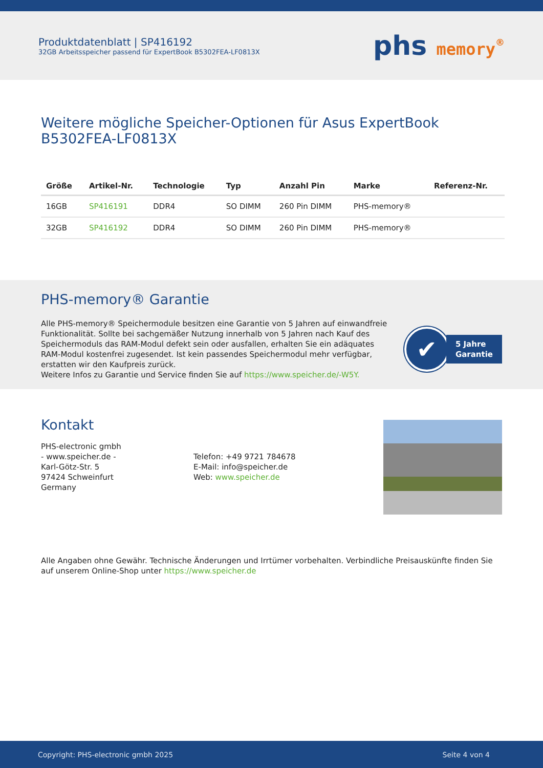Produktdatenblatt | SP416192
32GB Arbeitsspeicher passend für ExpertBook B5302FEA-LF0813X
phs memory<sup>®</sup>
Weitere mögliche Speicher-Optionen für Asus ExpertBook B5302FEA-LF0813X
| Größe | Artikel-Nr. | Technologie | Typ | Anzahl Pin | Marke | Referenz-Nr. |
| --- | --- | --- | --- | --- | --- | --- |
| 16GB | SP416191 | DDR4 | SO DIMM | 260 Pin DIMM | PHS-memory® | |
| 32GB | SP416192 | DDR4 | SO DIMM | 260 Pin DIMM | PHS-memory® | |
PHS-memory® Garantie
Alle PHS-memory® Speichermodule besitzen eine Garantie von 5 Jahren auf einwandfreie Funktionalität. Sollte bei sachgemäßer Nutzung innerhalb von 5 Jahren nach Kauf des Speichermoduls das RAM-Modul defekt sein oder ausfallen, erhalten Sie ein adäquates RAM-Modul kostenfrei zugesendet. Ist kein passendes Speichermodul mehr verfügbar, erstatten wir den Kaufpreis zurück.
Weitere Infos zu Garantie und Service finden Sie auf https://www.speicher.de/-W5Y.
✔
5 Jahre
Garantie
Kontakt
PHS-electronic gmbh
- www.speicher.de -
Karl-Götz-Str. 5
97424 Schweinfurt
Germany
Telefon: +49 9721 784678
E-Mail: info@speicher.de
Web: www.speicher.de
Alle Angaben ohne Gewähr. Technische Änderungen und Irrtümer vorbehalten. Verbindliche Preisauskünfte finden Sie auf unserem Online-Shop unter https://www.speicher.de
Copyright: PHS-electronic gmbh 2025 Seite 4 von 4